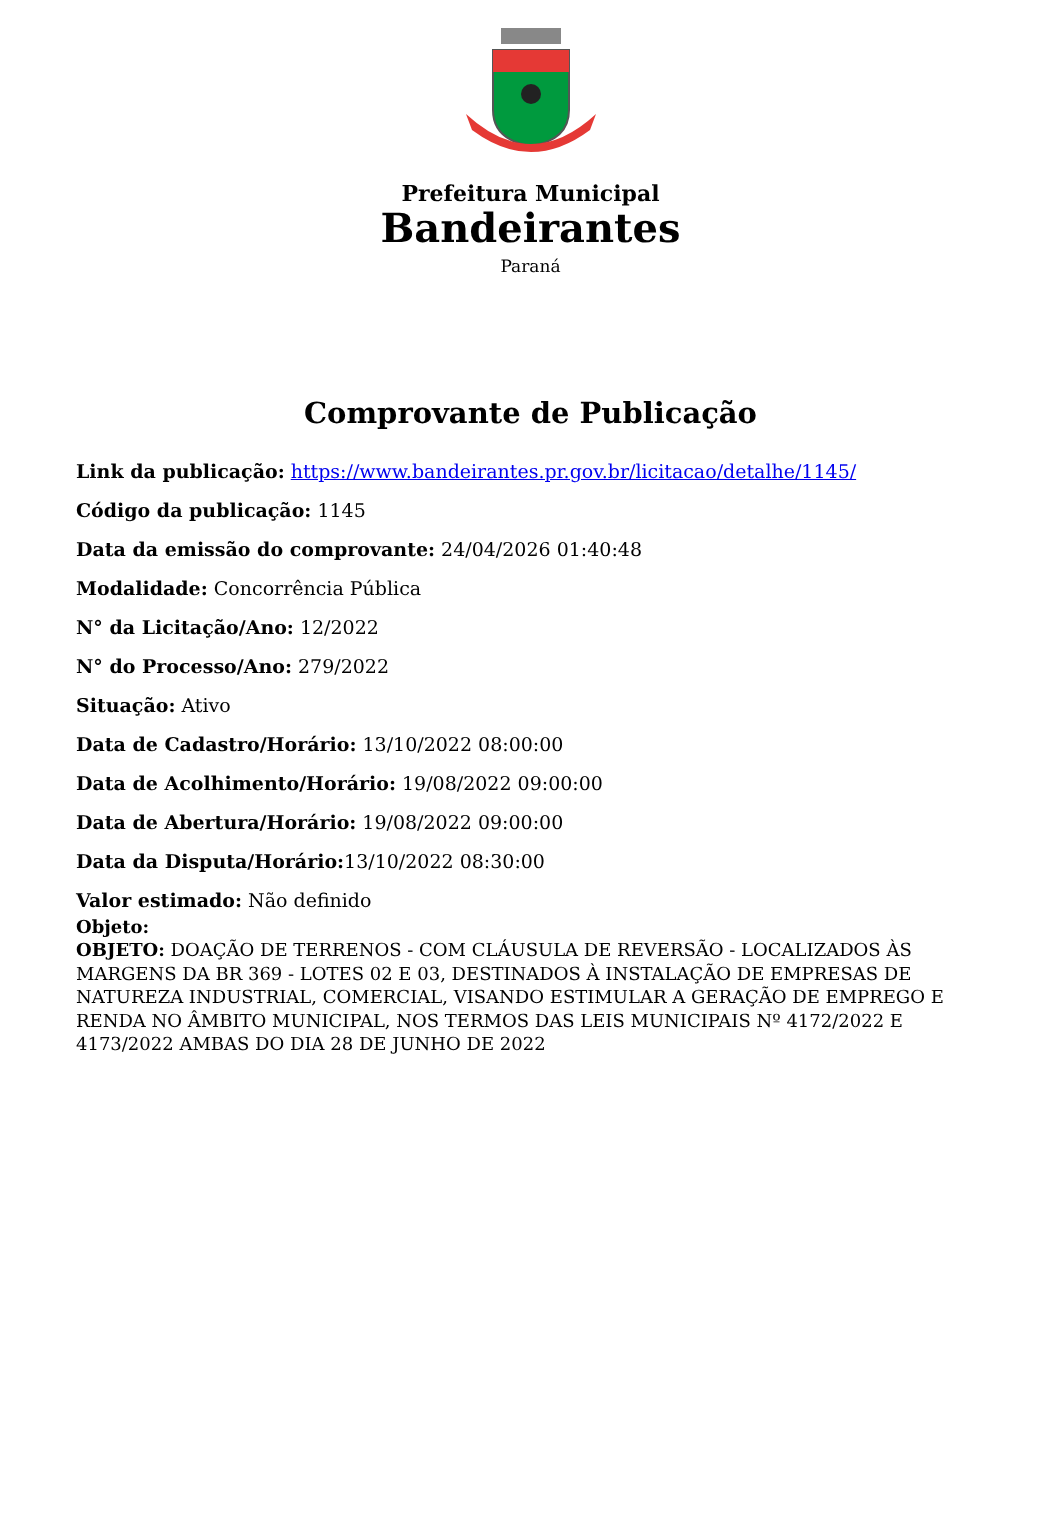Prefeitura Municipal
Bandeirantes
Paraná
Comprovante de Publicação
Link da publicação: https://www.bandeirantes.pr.gov.br/licitacao/detalhe/1145/
Código da publicação: 1145
Data da emissão do comprovante: 24/04/2026 01:40:48
Modalidade: Concorrência Pública
N° da Licitação/Ano: 12/2022
N° do Processo/Ano: 279/2022
Situação: Ativo
Data de Cadastro/Horário: 13/10/2022 08:00:00
Data de Acolhimento/Horário: 19/08/2022 09:00:00
Data de Abertura/Horário: 19/08/2022 09:00:00
Data da Disputa/Horário: 13/10/2022 08:30:00
Valor estimado: Não definido
Objeto:
OBJETO: DOAÇÃO DE TERRENOS - COM CLÁUSULA DE REVERSÃO - LOCALIZADOS ÀS MARGENS DA BR 369 - LOTES 02 E 03, DESTINADOS À INSTALAÇÃO DE EMPRESAS DE NATUREZA INDUSTRIAL, COMERCIAL, VISANDO ESTIMULAR A GERAÇÃO DE EMPREGO E RENDA NO ÂMBITO MUNICIPAL, NOS TERMOS DAS LEIS MUNICIPAIS Nº 4172/2022 E 4173/2022 AMBAS DO DIA 28 DE JUNHO DE 2022